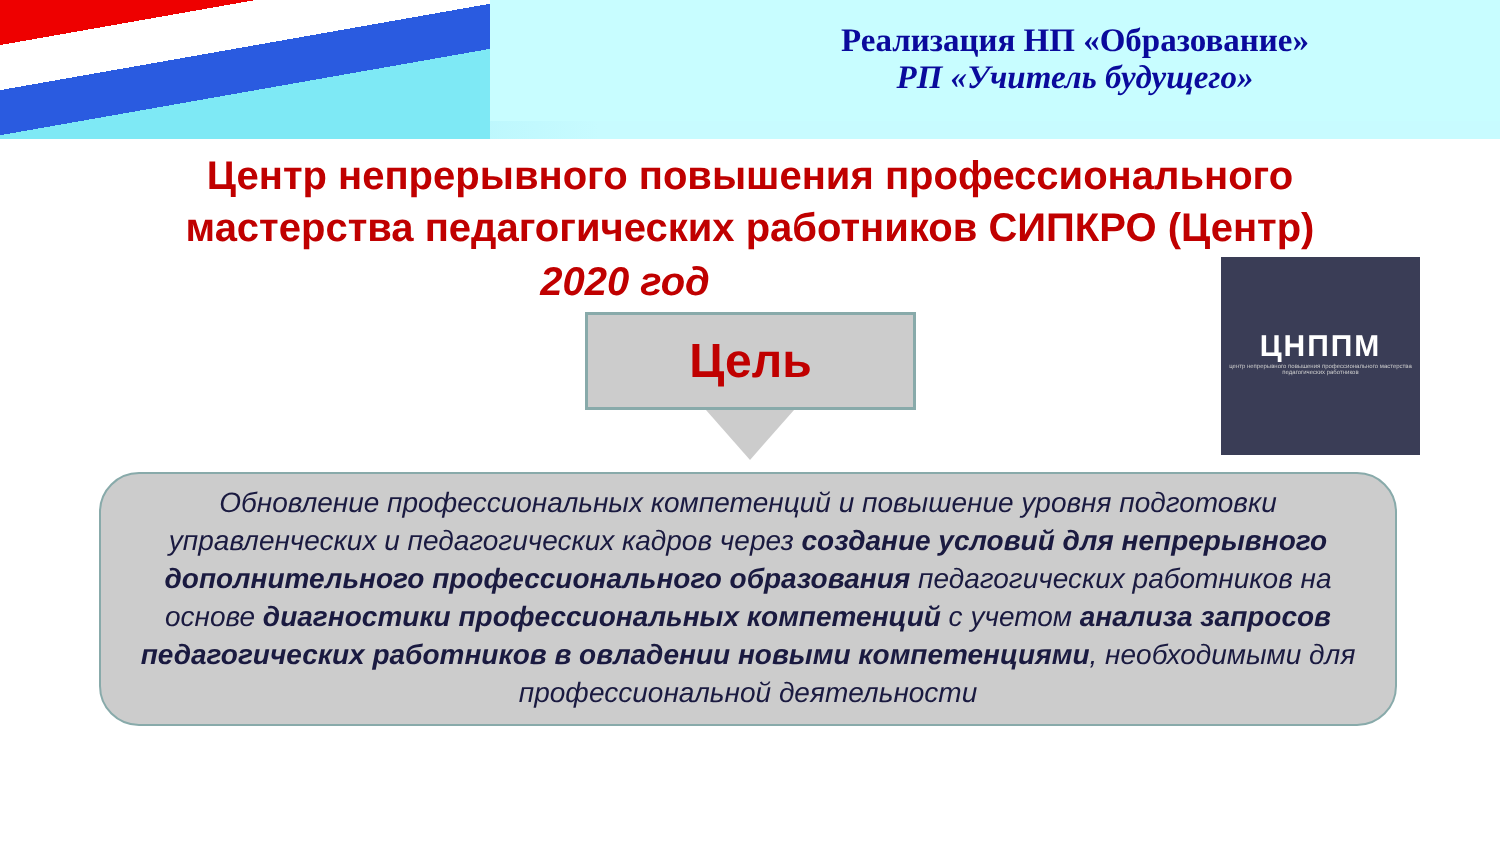Реализация НП «Образование»
РП «Учитель будущего»
Центр непрерывного повышения профессионального мастерства педагогических работников СИПКРО (Центр)
2020 год
Цель
ЦНППМ
центр непрерывного повышения профессионального мастерства педагогических работников
Обновление профессиональных компетенций и повышение уровня подготовки управленческих и педагогических кадров через создание условий для непрерывного дополнительного профессионального образования педагогических работников на основе диагностики профессиональных компетенций с учетом анализа запросов педагогических работников в овладении новыми компетенциями, необходимыми для профессиональной деятельности